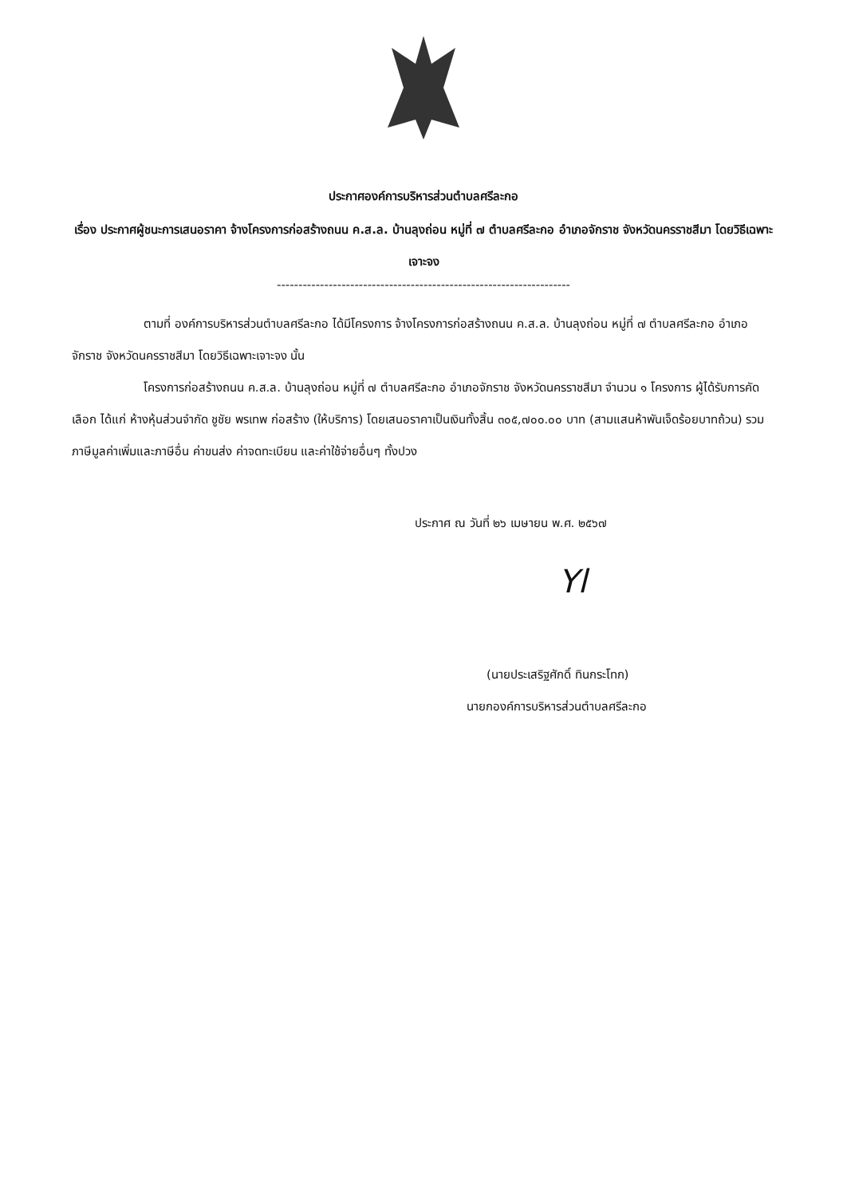ประกาศองค์การบริหารส่วนตำบลศรีละกอ
เรื่อง ประกาศผู้ชนะการเสนอราคา จ้างโครงการก่อสร้างถนน ค.ส.ล. บ้านลุงถ่อน หมู่ที่ ๗ ตำบลศรีละกอ อำเภอจักราช จังหวัดนครราชสีมา โดยวิธีเฉพาะเจาะจง
--------------------------------------------------------------------
ตามที่ องค์การบริหารส่วนตำบลศรีละกอ ได้มีโครงการ จ้างโครงการก่อสร้างถนน ค.ส.ล. บ้านลุงถ่อน หมู่ที่ ๗ ตำบลศรีละกอ อำเภอจักราช จังหวัดนครราชสีมา โดยวิธีเฉพาะเจาะจง นั้น
โครงการก่อสร้างถนน ค.ส.ล. บ้านลุงถ่อน หมู่ที่ ๗ ตำบลศรีละกอ อำเภอจักราช จังหวัดนครราชสีมา จำนวน ๑ โครงการ ผู้ได้รับการคัดเลือก ได้แก่ ห้างหุ้นส่วนจำกัด ชูชัย พรเทพ ก่อสร้าง (ให้บริการ) โดยเสนอราคาเป็นเงินทั้งสิ้น ๓๐๕,๗๐๐.๐๐ บาท (สามแสนห้าพันเจ็ดร้อยบาทถ้วน) รวมภาษีมูลค่าเพิ่มและภาษีอื่น ค่าขนส่ง ค่าจดทะเบียน และค่าใช้จ่ายอื่นๆ ทั้งปวง
ประกาศ ณ วันที่ ๒๖ เมษายน พ.ศ. ๒๕๖๗
Yl
(นายประเสริฐศักดิ์ ทินกระโทก)
นายกองค์การบริหารส่วนตำบลศรีละกอ